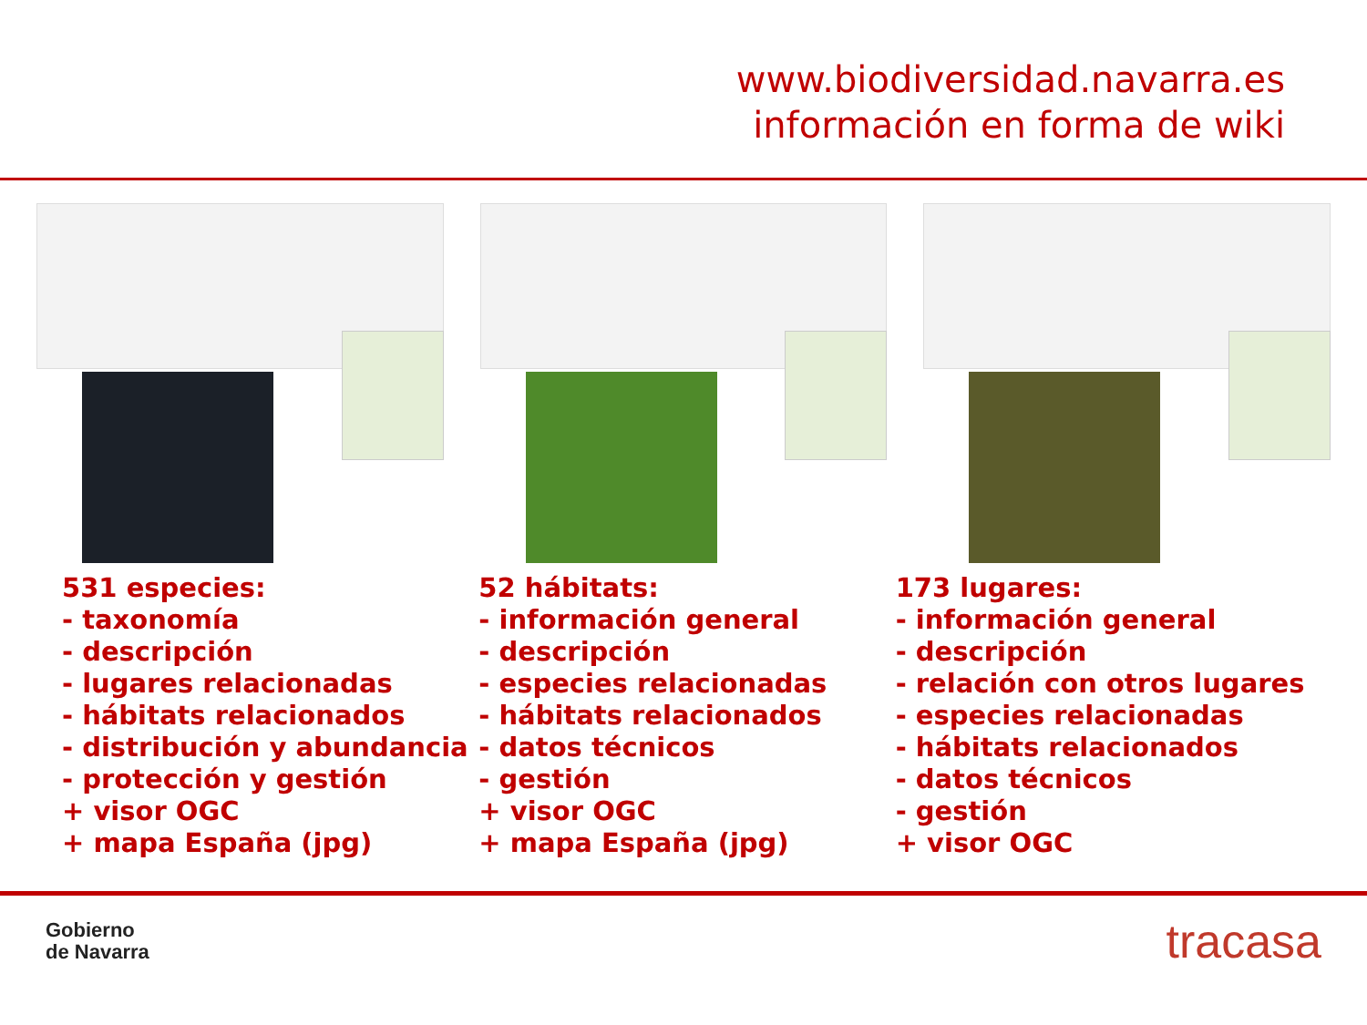www.biodiversidad.navarra.es
información en forma de wiki
531 especies:
- taxonomía
- descripción
- lugares relacionadas
- hábitats relacionados
- distribución y abundancia
- protección y gestión
+ visor OGC
+ mapa España (jpg)
52 hábitats:
- información general
- descripción
- especies relacionadas
- hábitats relacionados
- datos técnicos
- gestión
+ visor OGC
+ mapa España (jpg)
173 lugares:
- información general
- descripción
- relación con otros lugares
- especies relacionadas
- hábitats relacionados
- datos técnicos
- gestión
+ visor OGC
Gobierno
de Navarra
tracasa